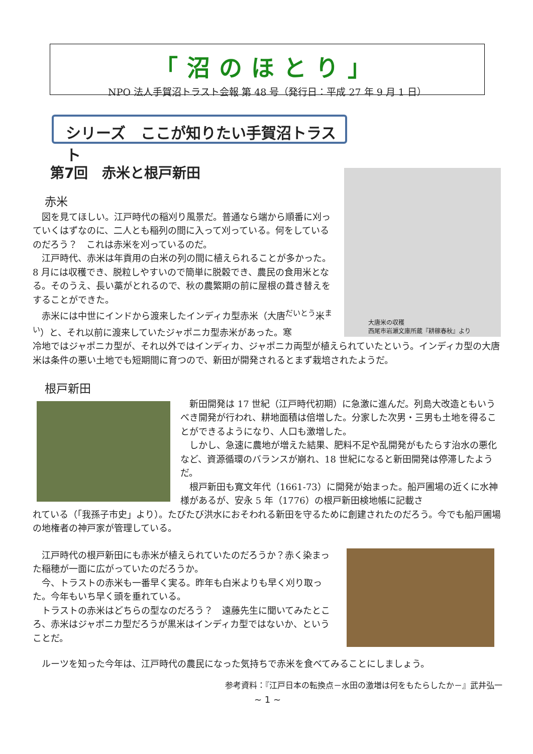「沼のほとり」
NPO 法人手賀沼トラスト会報 第 48 号（発行日：平成 27 年 9 月 1 日）
シリーズ　ここが知りたい手賀沼トラスト
第7回　赤米と根戸新田
大唐米の収穫
西尾市岩瀬文庫所蔵『耕稼春秋』より
赤米
　図を見てほしい。江戸時代の稲刈り風景だ。普通なら端から順番に刈っていくはずなのに、二人とも稲列の間に入って刈っている。何をしているのだろう？　これは赤米を刈っているのだ。
　江戸時代、赤米は年貢用の白米の列の間に植えられることが多かった。8 月には収穫でき、脱粒しやすいので簡単に脱穀でき、農民の食用米となる。そのうえ、長い藁がとれるので、秋の農繁期の前に屋根の葺き替えをすることができた。
　赤米には中世にインドから渡来したインディカ型赤米（大唐<sup>だいとう</sup>米<sup>まい</sup>）と、それ以前に渡来していたジャポニカ型赤米があった。寒
冷地ではジャポニカ型が、それ以外ではインディカ、ジャポニカ両型が植えられていたという。インディカ型の大唐米は条件の悪い土地でも短期間に育つので、新田が開発されるとまず栽培されたようだ。
根戸新田
　新田開発は 17 世紀（江戸時代初期）に急激に進んだ。列島大改造ともいうべき開発が行われ、耕地面積は倍増した。分家した次男・三男も土地を得ることができるようになり、人口も激増した。
　しかし、急速に農地が増えた結果、肥料不足や乱開発がもたらす治水の悪化など、資源循環のバランスが崩れ、18 世紀になると新田開発は停滞したようだ。
　根戸新田も寛文年代（1661-73）に開発が始まった。船戸圃場の近くに水神様があるが、安永 5 年（1776）の根戸新田検地帳に記載さ
れている（「我孫子市史」より）。たびたび洪水におそわれる新田を守るために創建されたのだろう。今でも船戸圃場の地権者の神戸家が管理している。
　江戸時代の根戸新田にも赤米が植えられていたのだろうか？赤く染まった稲穂が一面に広がっていたのだろうか。
　今、トラストの赤米も一番早く実る。昨年も白米よりも早く刈り取った。今年もいち早く頭を垂れている。
　トラストの赤米はどちらの型なのだろう？　遠藤先生に聞いてみたところ、赤米はジャポニカ型だろうが黒米はインディカ型ではないか、ということだ。
　ルーツを知った今年は、江戸時代の農民になった気持ちで赤米を食べてみることにしましょう。
参考資料：『江戸日本の転換点－水田の激増は何をもたらしたか－』武井弘一
~ 1 ~